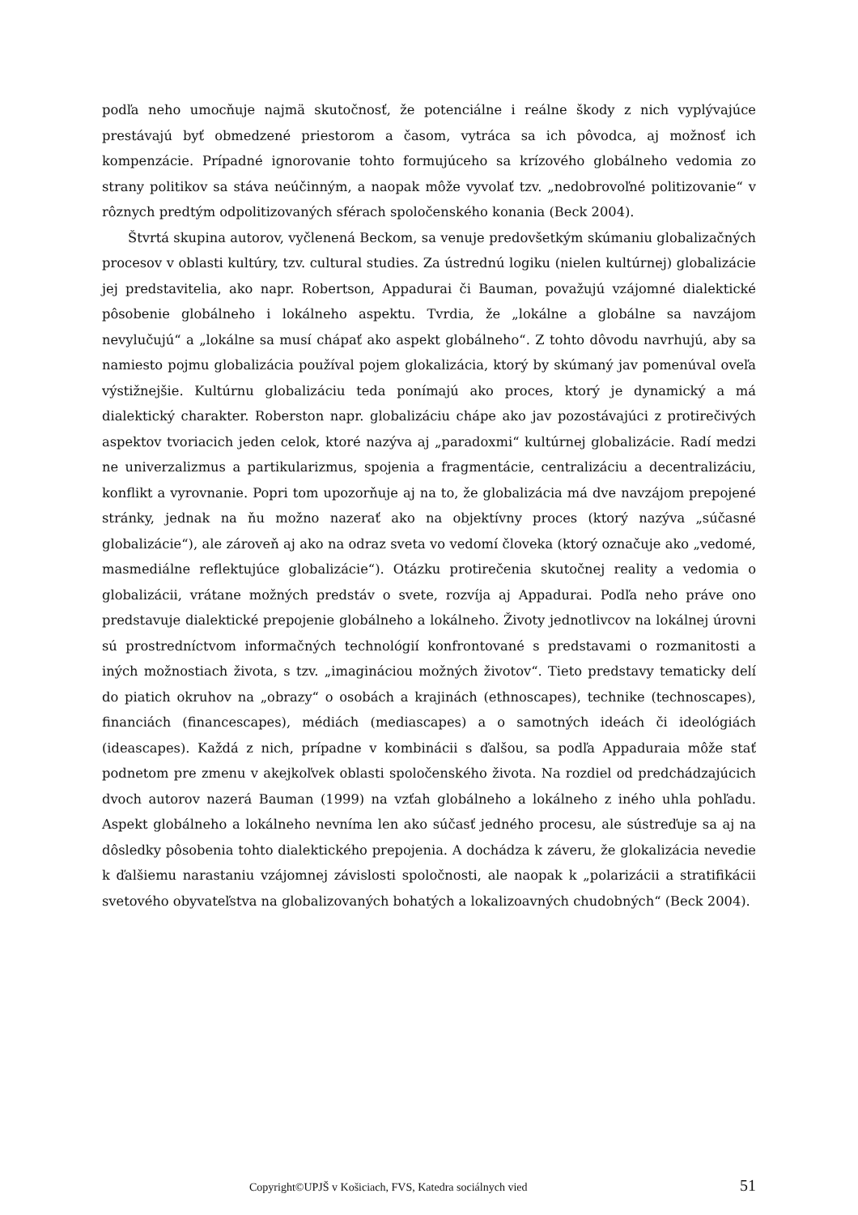podľa neho umocňuje najmä skutočnosť, že potenciálne i reálne škody z nich vyplývajúce prestávajú byť obmedzené priestorom a časom, vytráca sa ich pôvodca, aj možnosť ich kompenzácie. Prípadné ignorovanie tohto formujúceho sa krízového globálneho vedomia zo strany politikov sa stáva neúčinným, a naopak môže vyvolať tzv. „nedobrovoľné politizovanie“ v rôznych predtým odpolitizovaných sférach spoločenského konania (Beck 2004).
Štvrtá skupina autorov, vyčlenená Beckom, sa venuje predovšetkým skúmaniu globalizačných procesov v oblasti kultúry, tzv. cultural studies. Za ústrednú logiku (nielen kultúrnej) globalizácie jej predstavitelia, ako napr. Robertson, Appadurai či Bauman, považujú vzájomné dialektické pôsobenie globálneho i lokálneho aspektu. Tvrdia, že „lokálne a globálne sa navzájom nevylučujú“ a „lokálne sa musí chápať ako aspekt globálneho“. Z tohto dôvodu navrhujú, aby sa namiesto pojmu globalizácia používal pojem glokalizácia, ktorý by skúmaný jav pomenúval oveľa výstižnejšie. Kultúrnu globalizáciu teda ponímajú ako proces, ktorý je dynamický a má dialektický charakter. Roberston napr. globalizáciu chápe ako jav pozostávajúci z protirečivých aspektov tvoriacich jeden celok, ktoré nazýva aj „paradoxmi“ kultúrnej globalizácie. Radí medzi ne univerzalizmus a partikularizmus, spojenia a fragmentácie, centralizáciu a decentralizáciu, konflikt a vyrovnanie. Popri tom upozorňuje aj na to, že globalizácia má dve navzájom prepojené stránky, jednak na ňu možno nazerať ako na objektívny proces (ktorý nazýva „súčasné globalizácie“), ale zároveň aj ako na odraz sveta vo vedomí človeka (ktorý označuje ako „vedomé, masmediálne reflektujúce globalizácie“). Otázku protirečenia skutočnej reality a vedomia o globalizácii, vrátane možných predstáv o svete, rozvíja aj Appadurai. Podľa neho práve ono predstavuje dialektické prepojenie globálneho a lokálneho. Životy jednotlivcov na lokálnej úrovni sú prostredníctvom informačných technológií konfrontované s predstavami o rozmanitosti a iných možnostiach života, s tzv. „imagináciou možných životov“. Tieto predstavy tematicky delí do piatich okruhov na „obrazy“ o osobách a krajinách (ethnoscapes), technike (technoscapes), financiách (financescapes), médiách (mediascapes) a o samotných ideách či ideológiách (ideascapes). Každá z nich, prípadne v kombinácii s ďalšou, sa podľa Appaduraia môže stať podnetom pre zmenu v akejkoľvek oblasti spoločenského života. Na rozdiel od predchádzajúcich dvoch autorov nazerá Bauman (1999) na vzťah globálneho a lokálneho z iného uhla pohľadu. Aspekt globálneho a lokálneho nevníma len ako súčasť jedného procesu, ale sústreďuje sa aj na dôsledky pôsobenia tohto dialektického prepojenia. A dochádza k záveru, že glokalizácia nevedie k ďalšiemu narastaniu vzájomnej závislosti spoločnosti, ale naopak k „polarizácii a stratifikácii svetového obyvateľstva na globalizovaných bohatých a lokalizoavných chudobných“ (Beck 2004).
Copyright©UPJŠ v Košiciach, FVS, Katedra sociálnych vied 51